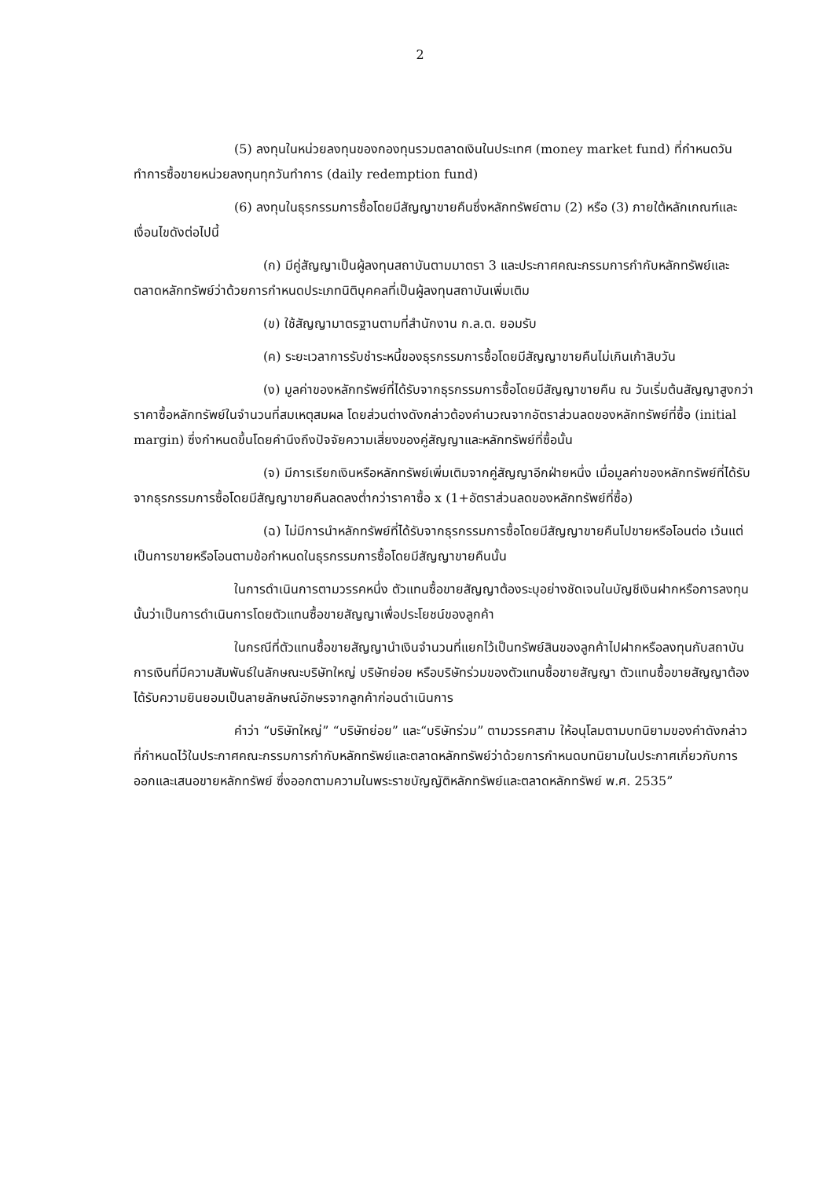2
(5) ลงทุนในหน่วยลงทุนของกองทุนรวมตลาดเงินในประเทศ (money market fund) ที่กำหนดวันทำการซื้อขายหน่วยลงทุนทุกวันทำการ (daily redemption fund)
(6) ลงทุนในธุรกรรมการซื้อโดยมีสัญญาขายคืนซึ่งหลักทรัพย์ตาม (2) หรือ (3) ภายใต้หลักเกณฑ์และเงื่อนไขดังต่อไปนี้
(ก) มีคู่สัญญาเป็นผู้ลงทุนสถาบันตามมาตรา 3 และประกาศคณะกรรมการกำกับหลักทรัพย์และตลาดหลักทรัพย์ว่าด้วยการกำหนดประเภทนิติบุคคลที่เป็นผู้ลงทุนสถาบันเพิ่มเติม
(ข) ใช้สัญญามาตรฐานตามที่สำนักงาน ก.ล.ต. ยอมรับ
(ค) ระยะเวลาการรับชำระหนี้ของธุรกรรมการซื้อโดยมีสัญญาขายคืนไม่เกินเก้าสิบวัน
(ง) มูลค่าของหลักทรัพย์ที่ได้รับจากธุรกรรมการซื้อโดยมีสัญญาขายคืน ณ วันเริ่มต้นสัญญาสูงกว่าราคาซื้อหลักทรัพย์ในจำนวนที่สมเหตุสมผล โดยส่วนต่างดังกล่าวต้องคำนวณจากอัตราส่วนลดของหลักทรัพย์ที่ซื้อ (initial margin) ซึ่งกำหนดขึ้นโดยคำนึงถึงปัจจัยความเสี่ยงของคู่สัญญาและหลักทรัพย์ที่ซื้อนั้น
(จ) มีการเรียกเงินหรือหลักทรัพย์เพิ่มเติมจากคู่สัญญาอีกฝ่ายหนึ่ง เมื่อมูลค่าของหลักทรัพย์ที่ได้รับจากธุรกรรมการซื้อโดยมีสัญญาขายคืนลดลงต่ำกว่าราคาซื้อ x (1+อัตราส่วนลดของหลักทรัพย์ที่ซื้อ)
(ฉ) ไม่มีการนำหลักทรัพย์ที่ได้รับจากธุรกรรมการซื้อโดยมีสัญญาขายคืนไปขายหรือโอนต่อ เว้นแต่เป็นการขายหรือโอนตามข้อกำหนดในธุรกรรมการซื้อโดยมีสัญญาขายคืนนั้น
ในการดำเนินการตามวรรคหนึ่ง ตัวแทนซื้อขายสัญญาต้องระบุอย่างชัดเจนในบัญชีเงินฝากหรือการลงทุนนั้นว่าเป็นการดำเนินการโดยตัวแทนซื้อขายสัญญาเพื่อประโยชน์ของลูกค้า
ในกรณีที่ตัวแทนซื้อขายสัญญานำเงินจำนวนที่แยกไว้เป็นทรัพย์สินของลูกค้าไปฝากหรือลงทุนกับสถาบันการเงินที่มีความสัมพันธ์ในลักษณะบริษัทใหญ่ บริษัทย่อย หรือบริษัทร่วมของตัวแทนซื้อขายสัญญา ตัวแทนซื้อขายสัญญาต้องได้รับความยินยอมเป็นลายลักษณ์อักษรจากลูกค้าก่อนดำเนินการ
คำว่า “บริษัทใหญ่” “บริษัทย่อย” และ“บริษัทร่วม” ตามวรรคสาม ให้อนุโลมตามบทนิยามของคำดังกล่าวที่กำหนดไว้ในประกาศคณะกรรมการกำกับหลักทรัพย์และตลาดหลักทรัพย์ว่าด้วยการกำหนดบทนิยามในประกาศเกี่ยวกับการออกและเสนอขายหลักทรัพย์ ซึ่งออกตามความในพระราชบัญญัติหลักทรัพย์และตลาดหลักทรัพย์ พ.ศ. 2535”